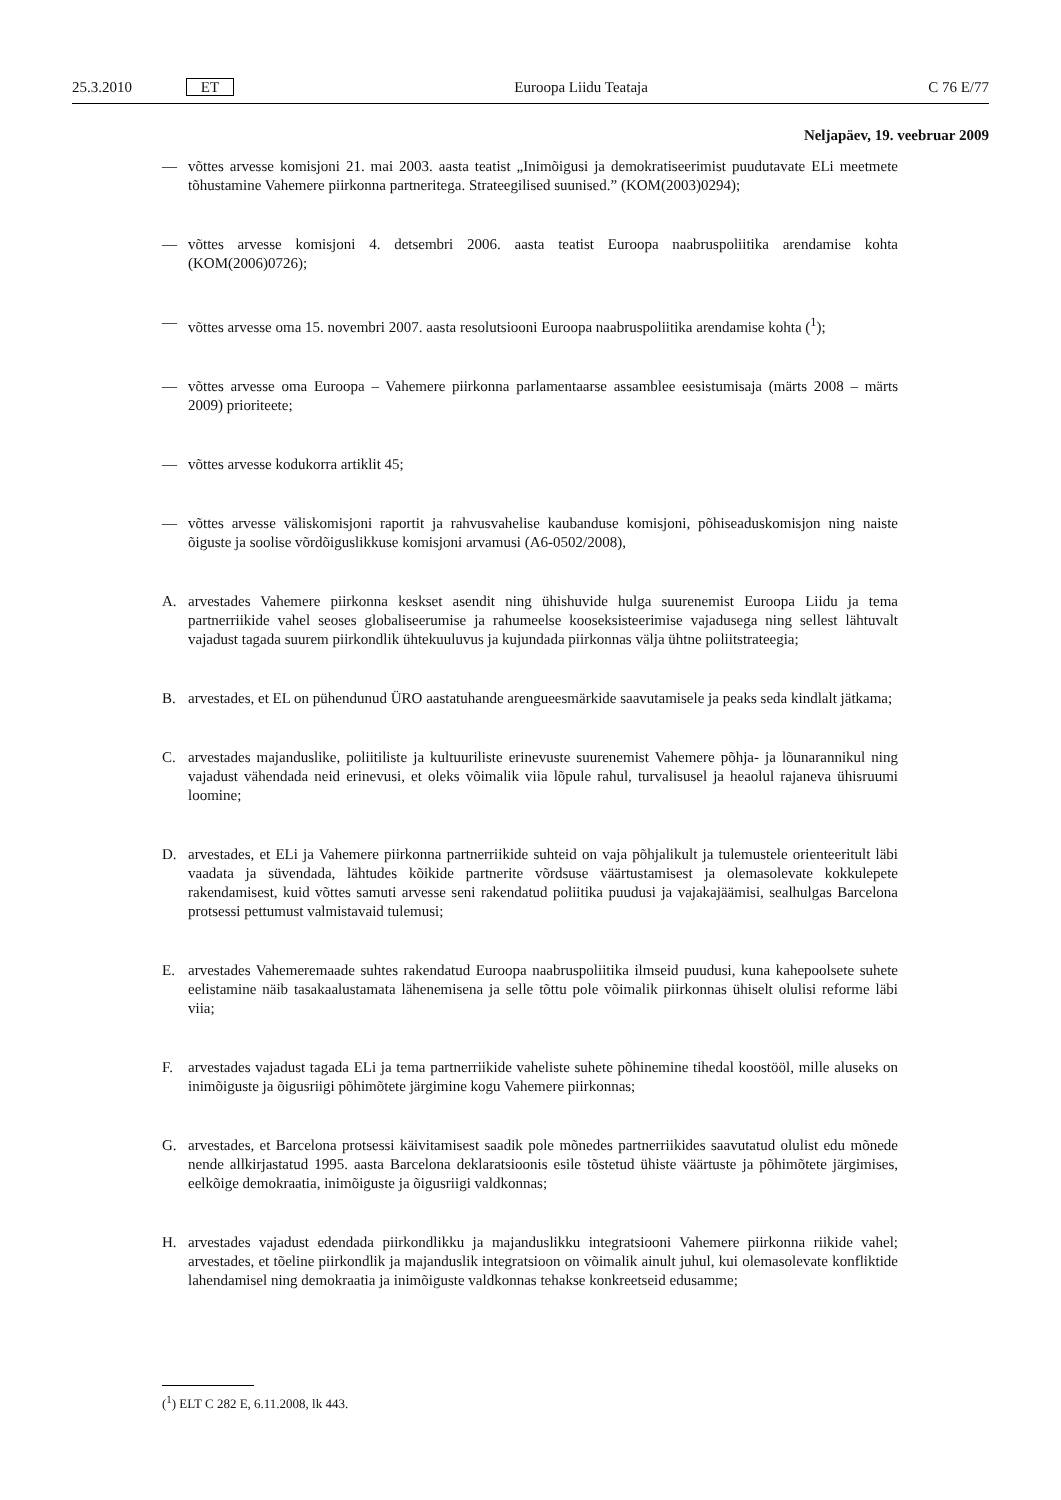25.3.2010 ET Euroopa Liidu Teataja C 76 E/77
Neljapäev, 19. veebruar 2009
— võttes arvesse komisjoni 21. mai 2003. aasta teatist „Inimõigusi ja demokratiseerimist puudutavate ELi meetmete tõhustamine Vahemere piirkonna partneritega. Strateegilised suunised.” (KOM(2003)0294);
— võttes arvesse komisjoni 4. detsembri 2006. aasta teatist Euroopa naabruspoliitika arendamise kohta (KOM(2006)0726);
— võttes arvesse oma 15. novembri 2007. aasta resolutsiooni Euroopa naabruspoliitika arendamise kohta (<sup>1</sup>);
— võttes arvesse oma Euroopa – Vahemere piirkonna parlamentaarse assamblee eesistumisaja (märts 2008 – märts 2009) prioriteete;
— võttes arvesse kodukorra artiklit 45;
— võttes arvesse väliskomisjoni raportit ja rahvusvahelise kaubanduse komisjoni, põhiseaduskomisjon ning naiste õiguste ja soolise võrdõiguslikkuse komisjoni arvamusi (A6-0502/2008),
A. arvestades Vahemere piirkonna keskset asendit ning ühishuvide hulga suurenemist Euroopa Liidu ja tema partnerriikide vahel seoses globaliseerumise ja rahumeelse kooseksisteerimise vajadusega ning sellest lähtuvalt vajadust tagada suurem piirkondlik ühtekuuluvus ja kujundada piirkonnas välja ühtne poliitstrateegia;
B. arvestades, et EL on pühendunud ÜRO aastatuhande arengueesmärkide saavutamisele ja peaks seda kindlalt jätkama;
C. arvestades majanduslike, poliitiliste ja kultuuriliste erinevuste suurenemist Vahemere põhja- ja lõunarannikul ning vajadust vähendada neid erinevusi, et oleks võimalik viia lõpule rahul, turvalisusel ja heaolul rajaneva ühisruumi loomine;
D. arvestades, et ELi ja Vahemere piirkonna partnerriikide suhteid on vaja põhjalikult ja tulemustele orienteeritult läbi vaadata ja süvendada, lähtudes kõikide partnerite võrdsuse väärtustamisest ja olemasolevate kokkulepete rakendamisest, kuid võttes samuti arvesse seni rakendatud poliitika puudusi ja vajakajäämisi, sealhulgas Barcelona protsessi pettumust valmistavaid tulemusi;
E. arvestades Vahemeremaade suhtes rakendatud Euroopa naabruspoliitika ilmseid puudusi, kuna kahepoolsete suhete eelistamine näib tasakaalustamata lähenemisena ja selle tõttu pole võimalik piirkonnas ühiselt olulisi reforme läbi viia;
F. arvestades vajadust tagada ELi ja tema partnerriikide vaheliste suhete põhinemine tihedal koostööl, mille aluseks on inimõiguste ja õigusriigi põhimõtete järgimine kogu Vahemere piirkonnas;
G. arvestades, et Barcelona protsessi käivitamisest saadik pole mõnedes partnerriikides saavutatud olulist edu mõnede nende allkirjastatud 1995. aasta Barcelona deklaratsioonis esile tõstetud ühiste väärtuste ja põhimõtete järgimises, eelkõige demokraatia, inimõiguste ja õigusriigi valdkonnas;
H. arvestades vajadust edendada piirkondlikku ja majanduslikku integratsiooni Vahemere piirkonna riikide vahel; arvestades, et tõeline piirkondlik ja majanduslik integratsioon on võimalik ainult juhul, kui olemasolevate konfliktide lahendamisel ning demokraatia ja inimõiguste valdkonnas tehakse konkreetseid edusamme;
(<sup>1</sup>) ELT C 282 E, 6.11.2008, lk 443.